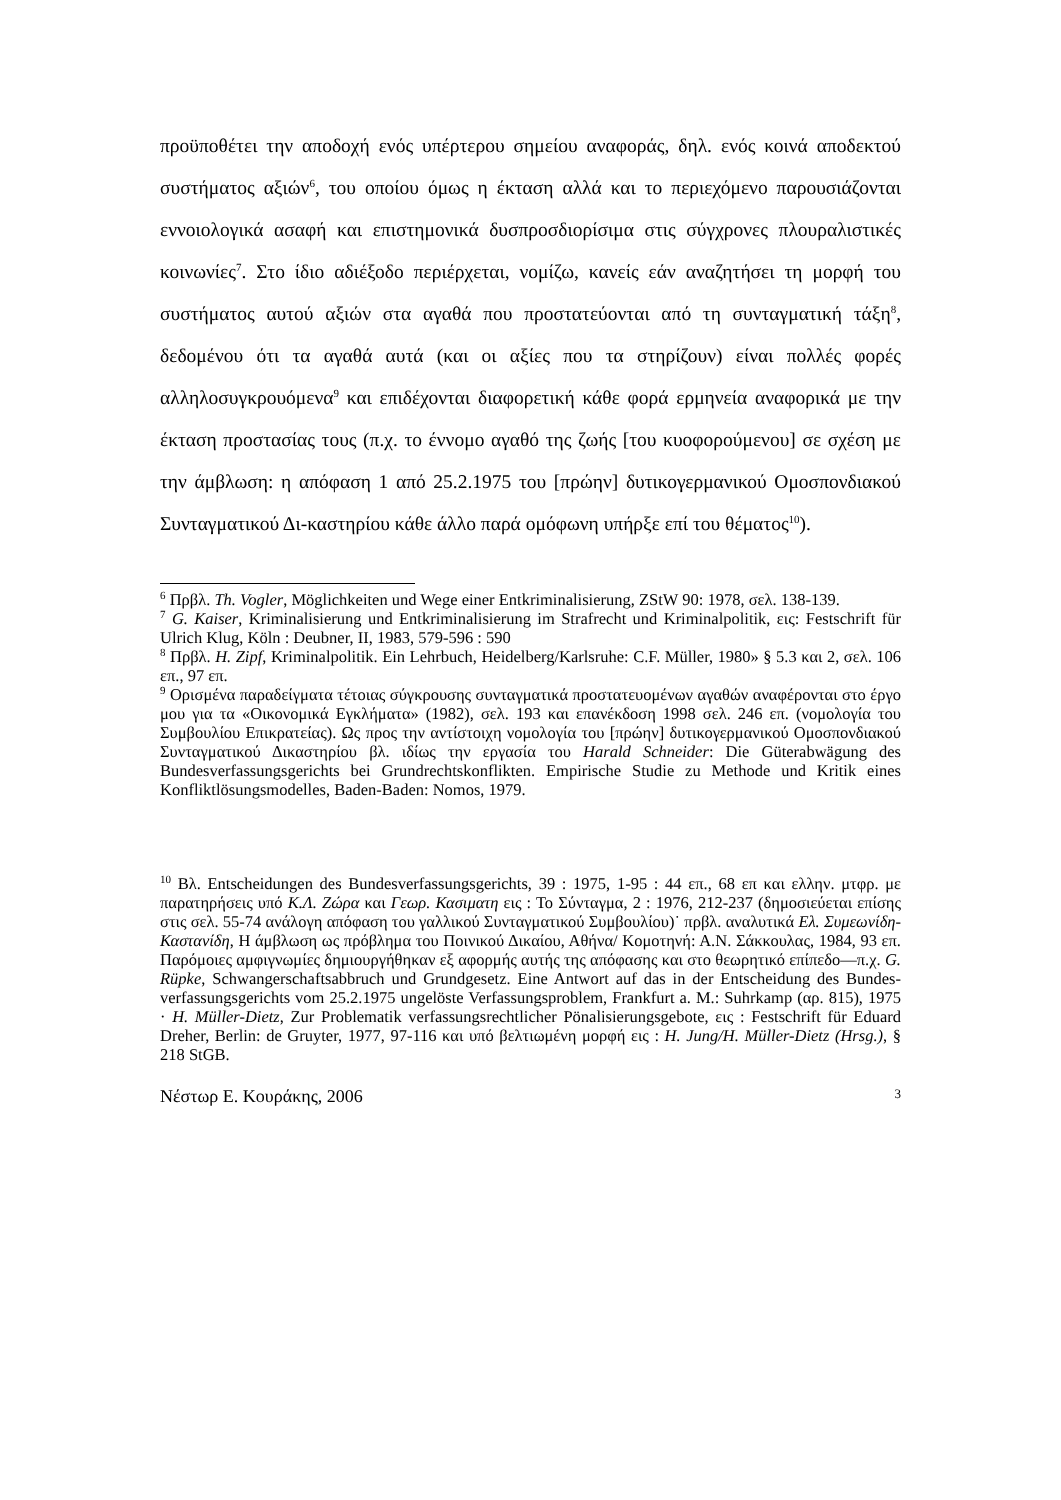προϋποθέτει την αποδοχή ενός υπέρτερου σημείου αναφοράς, δηλ. ενός κοινά αποδεκτού συστήματος αξιών<sup>6</sup>, του οποίου όμως η έκταση αλλά και το περιεχόμενο παρουσιάζονται εννοιολογικά ασαφή και επιστημονικά δυσπροσδιορίσιμα στις σύγχρονες πλουραλιστικές κοινωνίες<sup>7</sup>. Στο ίδιο αδιέξοδο περιέρχεται, νομίζω, κανείς εάν αναζητήσει τη μορφή του συστήματος αυτού αξιών στα αγαθά που προστατεύονται από τη συνταγματική τάξη<sup>8</sup>, δεδομένου ότι τα αγαθά αυτά (και οι αξίες που τα στηρίζουν) είναι πολλές φορές αλληλοσυγκρουόμενα<sup>9</sup> και επιδέχονται διαφορετική κάθε φορά ερμηνεία αναφορικά με την έκταση προστασίας τους (π.χ. το έννομο αγαθό της ζωής [του κυοφορούμενου] σε σχέση με την άμβλωση: η απόφαση 1 από 25.2.1975 του [πρώην] δυτικογερμανικού Ομοσπονδιακού Συνταγματικού Δι-καστηρίου κάθε άλλο παρά ομόφωνη υπήρξε επί του θέματος<sup>10</sup>).
<sup>6</sup> Πρβλ. Th. Vogler, Möglichkeiten und Wege einer Entkriminalisierung, ZStW 90: 1978, σελ. 138-139.
<sup>7</sup> G. Kaiser, Kriminalisierung und Entkriminalisierung im Strafrecht und Kriminalpolitik, εις: Festschrift für Ulrich Klug, Köln : Deubner, II, 1983, 579-596 : 590
<sup>8</sup> Πρβλ. H. Zipf, Kriminalpolitik. Ein Lehrbuch, Heidelberg/Karlsruhe: C.F. Müller, 1980» § 5.3 και 2, σελ. 106 επ., 97 επ.
<sup>9</sup> Ορισμένα παραδείγματα τέτοιας σύγκρουσης συνταγματικά προστατευομένων αγαθών αναφέρονται στο έργο μου για τα «Οικονομικά Εγκλήματα» (1982), σελ. 193 και επανέκδοση 1998 σελ. 246 επ. (νομολογία του Συμβουλίου Επικρατείας). Ως προς την αντίστοιχη νομολογία του [πρώην] δυτικογερμανικού Ομοσπονδιακού Συνταγματικού Δικαστηρίου βλ. ιδίως την εργασία του Harald Schneider: Die Güterabwägung des Bundesverfassungsgerichts bei Grundrechtskonflikten. Empirische Studie zu Methode und Kritik eines Konfliktlösungsmodelles, Baden-Baden: Nomos, 1979.
<sup>10</sup> Βλ. Entscheidungen des Bundesverfassungsgerichts, 39 : 1975, 1-95 : 44 επ., 68 επ και ελλην. μτφρ. με παρατηρήσεις υπό Κ.Λ. Ζώρα και Γεωρ. Κασιματη εις : Το Σύνταγμα, 2 : 1976, 212-237 (δημοσιεύεται επίσης στις σελ. 55-74 ανάλογη απόφαση του γαλλικού Συνταγματικού Συμβουλίου)˙ πρβλ. αναλυτικά Ελ. Συμεωνίδη-Καστανίδη, Η άμβλωση ως πρόβλημα του Ποινικού Δικαίου, Αθήνα/ Κομοτηνή: Α.Ν. Σάκκουλας, 1984, 93 επ. Παρόμοιες αμφιγνωμίες δημιουργήθηκαν εξ αφορμής αυτής της απόφασης και στο θεωρητικό επίπεδο—π.χ. G. Rüpke, Schwangerschaftsabbruch und Grundgesetz. Eine Antwort auf das in der Entscheidung des Bundes-verfassungsgerichts vom 25.2.1975 ungelöste Verfassungsproblem, Frankfurt a. M.: Suhrkamp (αρ. 815), 1975 · H. Müller-Dietz, Zur Problematik verfassungsrechtlicher Pönalisierungsgebote, εις : Festschrift für Eduard Dreher, Berlin: de Gruyter, 1977, 97-116 και υπό βελτιωμένη μορφή εις : H. Jung/H. Müller-Dietz (Hrsg.), § 218 StGB.
Νέστωρ Ε. Κουράκης, 2006 3